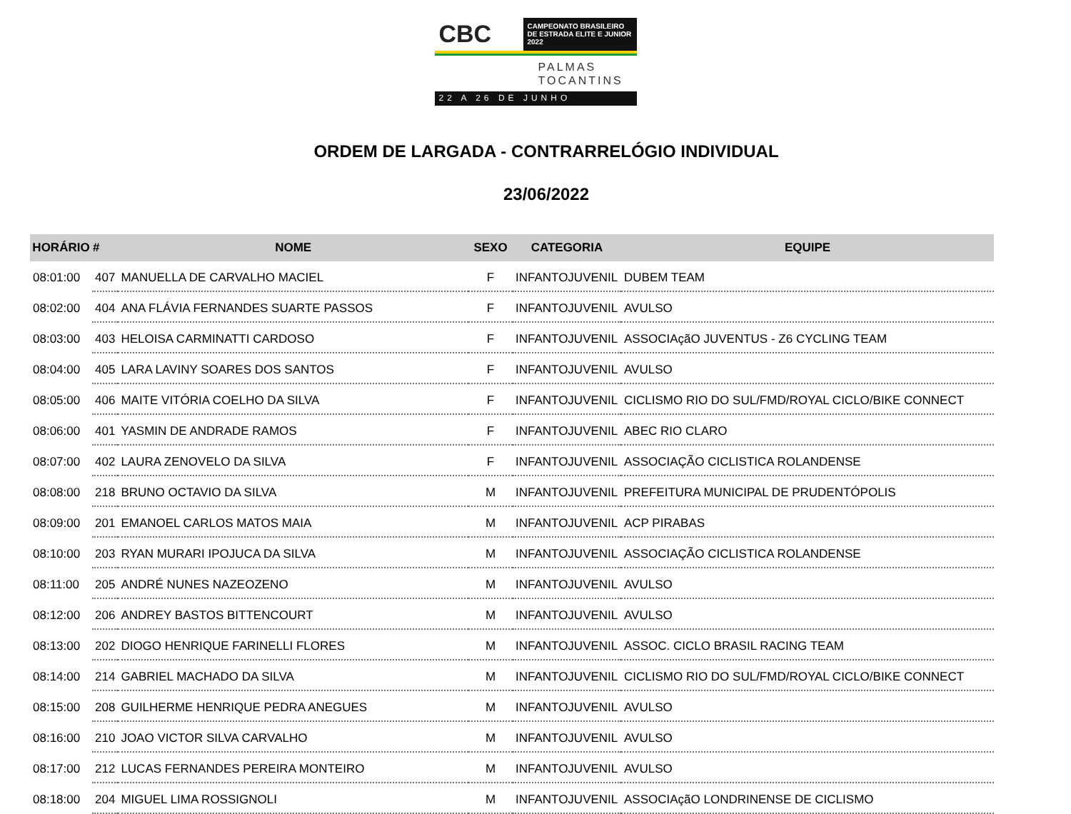CBC
CAMPEONATO BRASILEIRO
DE ESTRADA ELITE E JUNIOR 2022
PALMAS
TOCANTINS
22 A 26 DE JUNHO
ORDEM DE LARGADA - CONTRARRELÓGIO INDIVIDUAL
23/06/2022
| HORÁRIO | # | NOME | SEXO | CATEGORIA | EQUIPE |
| --- | --- | --- | --- | --- | --- |
| 08:01:00 | 407 | MANUELLA DE CARVALHO MACIEL | F | INFANTOJUVENIL | DUBEM TEAM |
| 08:02:00 | 404 | ANA FLÁVIA FERNANDES SUARTE PASSOS | F | INFANTOJUVENIL | AVULSO |
| 08:03:00 | 403 | HELOISA CARMINATTI CARDOSO | F | INFANTOJUVENIL | ASSOCIAçãO JUVENTUS - Z6 CYCLING TEAM |
| 08:04:00 | 405 | LARA LAVINY SOARES DOS SANTOS | F | INFANTOJUVENIL | AVULSO |
| 08:05:00 | 406 | MAITE VITÓRIA COELHO DA SILVA | F | INFANTOJUVENIL | CICLISMO RIO DO SUL/FMD/ROYAL CICLO/BIKE CONNECT |
| 08:06:00 | 401 | YASMIN DE ANDRADE RAMOS | F | INFANTOJUVENIL | ABEC RIO CLARO |
| 08:07:00 | 402 | LAURA ZENOVELO DA SILVA | F | INFANTOJUVENIL | ASSOCIAÇÃO CICLISTICA ROLANDENSE |
| 08:08:00 | 218 | BRUNO OCTAVIO DA SILVA | M | INFANTOJUVENIL | PREFEITURA MUNICIPAL DE PRUDENTÓPOLIS |
| 08:09:00 | 201 | EMANOEL CARLOS MATOS MAIA | M | INFANTOJUVENIL | ACP PIRABAS |
| 08:10:00 | 203 | RYAN MURARI IPOJUCA DA SILVA | M | INFANTOJUVENIL | ASSOCIAÇÃO CICLISTICA ROLANDENSE |
| 08:11:00 | 205 | ANDRÉ NUNES NAZEOZENO | M | INFANTOJUVENIL | AVULSO |
| 08:12:00 | 206 | ANDREY BASTOS BITTENCOURT | M | INFANTOJUVENIL | AVULSO |
| 08:13:00 | 202 | DIOGO HENRIQUE FARINELLI FLORES | M | INFANTOJUVENIL | ASSOC. CICLO BRASIL RACING TEAM |
| 08:14:00 | 214 | GABRIEL MACHADO DA SILVA | M | INFANTOJUVENIL | CICLISMO RIO DO SUL/FMD/ROYAL CICLO/BIKE CONNECT |
| 08:15:00 | 208 | GUILHERME HENRIQUE PEDRA ANEGUES | M | INFANTOJUVENIL | AVULSO |
| 08:16:00 | 210 | JOAO VICTOR SILVA CARVALHO | M | INFANTOJUVENIL | AVULSO |
| 08:17:00 | 212 | LUCAS FERNANDES PEREIRA MONTEIRO | M | INFANTOJUVENIL | AVULSO |
| 08:18:00 | 204 | MIGUEL LIMA ROSSIGNOLI | M | INFANTOJUVENIL | ASSOCIAçãO LONDRINENSE DE CICLISMO |